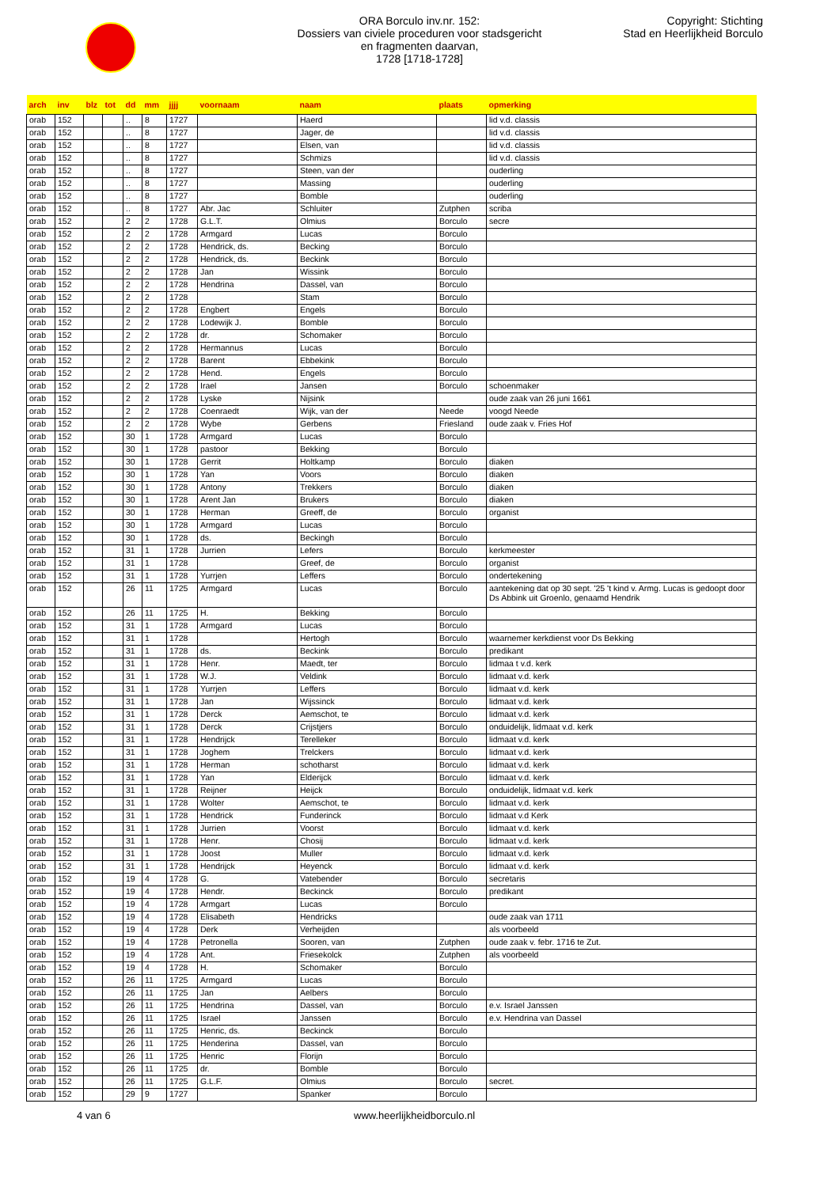ORA Borculo inv.nr. 152:
Dossiers van civiele proceduren voor stadsgericht
en fragmenten daarvan,
1728 [1718-1728]
Copyright: Stichting
Stad en Heerlijkheid Borculo
| arch | inv | blz | tot | dd | mm | jjjj | voornaam | naam | plaats | opmerking |
| --- | --- | --- | --- | --- | --- | --- | --- | --- | --- | --- |
| orab | 152 | | | .. | 8 | 1727 | | Haerd | | lid v.d. classis |
| orab | 152 | | | .. | 8 | 1727 | | Jager, de | | lid v.d. classis |
| orab | 152 | | | .. | 8 | 1727 | | Elsen, van | | lid v.d. classis |
| orab | 152 | | | .. | 8 | 1727 | | Schmizs | | lid v.d. classis |
| orab | 152 | | | .. | 8 | 1727 | | Steen, van der | | ouderling |
| orab | 152 | | | .. | 8 | 1727 | | Massing | | ouderling |
| orab | 152 | | | .. | 8 | 1727 | | Bomble | | ouderling |
| orab | 152 | | | .. | 8 | 1727 | Abr. Jac | Schluiter | Zutphen | scriba |
| orab | 152 | | | 2 | 2 | 1728 | G.L.T. | Olmius | Borculo | secre |
| orab | 152 | | | 2 | 2 | 1728 | Armgard | Lucas | Borculo | |
| orab | 152 | | | 2 | 2 | 1728 | Hendrick, ds. | Becking | Borculo | |
| orab | 152 | | | 2 | 2 | 1728 | Hendrick, ds. | Beckink | Borculo | |
| orab | 152 | | | 2 | 2 | 1728 | Jan | Wissink | Borculo | |
| orab | 152 | | | 2 | 2 | 1728 | Hendrina | Dassel, van | Borculo | |
| orab | 152 | | | 2 | 2 | 1728 | | Stam | Borculo | |
| orab | 152 | | | 2 | 2 | 1728 | Engbert | Engels | Borculo | |
| orab | 152 | | | 2 | 2 | 1728 | Lodewijk J. | Bomble | Borculo | |
| orab | 152 | | | 2 | 2 | 1728 | dr. | Schomaker | Borculo | |
| orab | 152 | | | 2 | 2 | 1728 | Hermannus | Lucas | Borculo | |
| orab | 152 | | | 2 | 2 | 1728 | Barent | Ebbekink | Borculo | |
| orab | 152 | | | 2 | 2 | 1728 | Hend. | Engels | Borculo | |
| orab | 152 | | | 2 | 2 | 1728 | Irael | Jansen | Borculo | schoenmaker |
| orab | 152 | | | 2 | 2 | 1728 | Lyske | Nijsink | | oude zaak van 26 juni 1661 |
| orab | 152 | | | 2 | 2 | 1728 | Coenraedt | Wijk, van der | Neede | voogd Neede |
| orab | 152 | | | 2 | 2 | 1728 | Wybe | Gerbens | Friesland | oude zaak v. Fries Hof |
| orab | 152 | | | 30 | 1 | 1728 | Armgard | Lucas | Borculo | |
| orab | 152 | | | 30 | 1 | 1728 | pastoor | Bekking | Borculo | |
| orab | 152 | | | 30 | 1 | 1728 | Gerrit | Holtkamp | Borculo | diaken |
| orab | 152 | | | 30 | 1 | 1728 | Yan | Voors | Borculo | diaken |
| orab | 152 | | | 30 | 1 | 1728 | Antony | Trekkers | Borculo | diaken |
| orab | 152 | | | 30 | 1 | 1728 | Arent Jan | Brukers | Borculo | diaken |
| orab | 152 | | | 30 | 1 | 1728 | Herman | Greeff, de | Borculo | organist |
| orab | 152 | | | 30 | 1 | 1728 | Armgard | Lucas | Borculo | |
| orab | 152 | | | 30 | 1 | 1728 | ds. | Beckingh | Borculo | |
| orab | 152 | | | 31 | 1 | 1728 | Jurrien | Lefers | Borculo | kerkmeester |
| orab | 152 | | | 31 | 1 | 1728 | | Greef, de | Borculo | organist |
| orab | 152 | | | 31 | 1 | 1728 | Yurrjen | Leffers | Borculo | ondertekening |
| orab | 152 | | | 26 | 11 | 1725 | Armgard | Lucas | Borculo | aantekening dat op 30 sept. '25 't kind v. Armg. Lucas is gedoopt door Ds Abbink uit Groenlo, genaamd Hendrik |
| orab | 152 | | | 26 | 11 | 1725 | H. | Bekking | Borculo | |
| orab | 152 | | | 31 | 1 | 1728 | Armgard | Lucas | Borculo | |
| orab | 152 | | | 31 | 1 | 1728 | | Hertogh | Borculo | waarnemer kerkdienst voor Ds Bekking |
| orab | 152 | | | 31 | 1 | 1728 | ds. | Beckink | Borculo | predikant |
| orab | 152 | | | 31 | 1 | 1728 | Henr. | Maedt, ter | Borculo | lidmaa t v.d. kerk |
| orab | 152 | | | 31 | 1 | 1728 | W.J. | Veldink | Borculo | lidmaat v.d. kerk |
| orab | 152 | | | 31 | 1 | 1728 | Yurrjen | Leffers | Borculo | lidmaat v.d. kerk |
| orab | 152 | | | 31 | 1 | 1728 | Jan | Wijssinck | Borculo | lidmaat v.d. kerk |
| orab | 152 | | | 31 | 1 | 1728 | Derck | Aemschot, te | Borculo | lidmaat v.d. kerk |
| orab | 152 | | | 31 | 1 | 1728 | Derck | Crijstjers | Borculo | onduidelijk, lidmaat v.d. kerk |
| orab | 152 | | | 31 | 1 | 1728 | Hendrijck | Terelleker | Borculo | lidmaat v.d. kerk |
| orab | 152 | | | 31 | 1 | 1728 | Joghem | Trelckers | Borculo | lidmaat v.d. kerk |
| orab | 152 | | | 31 | 1 | 1728 | Herman | schotharst | Borculo | lidmaat v.d. kerk |
| orab | 152 | | | 31 | 1 | 1728 | Yan | Elderijck | Borculo | lidmaat v.d. kerk |
| orab | 152 | | | 31 | 1 | 1728 | Reijner | Heijck | Borculo | onduidelijk, lidmaat v.d. kerk |
| orab | 152 | | | 31 | 1 | 1728 | Wolter | Aemschot, te | Borculo | lidmaat v.d. kerk |
| orab | 152 | | | 31 | 1 | 1728 | Hendrick | Funderinck | Borculo | lidmaat v.d Kerk |
| orab | 152 | | | 31 | 1 | 1728 | Jurrien | Voorst | Borculo | lidmaat v.d. kerk |
| orab | 152 | | | 31 | 1 | 1728 | Henr. | Chosij | Borculo | lidmaat v.d. kerk |
| orab | 152 | | | 31 | 1 | 1728 | Joost | Muller | Borculo | lidmaat v.d. kerk |
| orab | 152 | | | 31 | 1 | 1728 | Hendrijck | Heyenck | Borculo | lidmaat v.d. kerk |
| orab | 152 | | | 19 | 4 | 1728 | G. | Vatebender | Borculo | secretaris |
| orab | 152 | | | 19 | 4 | 1728 | Hendr. | Beckinck | Borculo | predikant |
| orab | 152 | | | 19 | 4 | 1728 | Armgart | Lucas | Borculo | |
| orab | 152 | | | 19 | 4 | 1728 | Elisabeth | Hendricks | | oude zaak van 1711 |
| orab | 152 | | | 19 | 4 | 1728 | Derk | Verheijden | | als voorbeeld |
| orab | 152 | | | 19 | 4 | 1728 | Petronella | Sooren, van | Zutphen | oude zaak v. febr. 1716 te Zut. |
| orab | 152 | | | 19 | 4 | 1728 | Ant. | Friesekolck | Zutphen | als voorbeeld |
| orab | 152 | | | 19 | 4 | 1728 | H. | Schomaker | Borculo | |
| orab | 152 | | | 26 | 11 | 1725 | Armgard | Lucas | Borculo | |
| orab | 152 | | | 26 | 11 | 1725 | Jan | Aelbers | Borculo | |
| orab | 152 | | | 26 | 11 | 1725 | Hendrina | Dassel, van | Borculo | e.v. Israel Janssen |
| orab | 152 | | | 26 | 11 | 1725 | Israel | Janssen | Borculo | e.v. Hendrina van Dassel |
| orab | 152 | | | 26 | 11 | 1725 | Henric, ds. | Beckinck | Borculo | |
| orab | 152 | | | 26 | 11 | 1725 | Henderina | Dassel, van | Borculo | |
| orab | 152 | | | 26 | 11 | 1725 | Henric | Florijn | Borculo | |
| orab | 152 | | | 26 | 11 | 1725 | dr. | Bomble | Borculo | |
| orab | 152 | | | 26 | 11 | 1725 | G.L.F. | Olmius | Borculo | secret. |
| orab | 152 | | | 29 | 9 | 1727 | | Spanker | Borculo | |
4 van 6 www.heerlijkheidborculo.nl